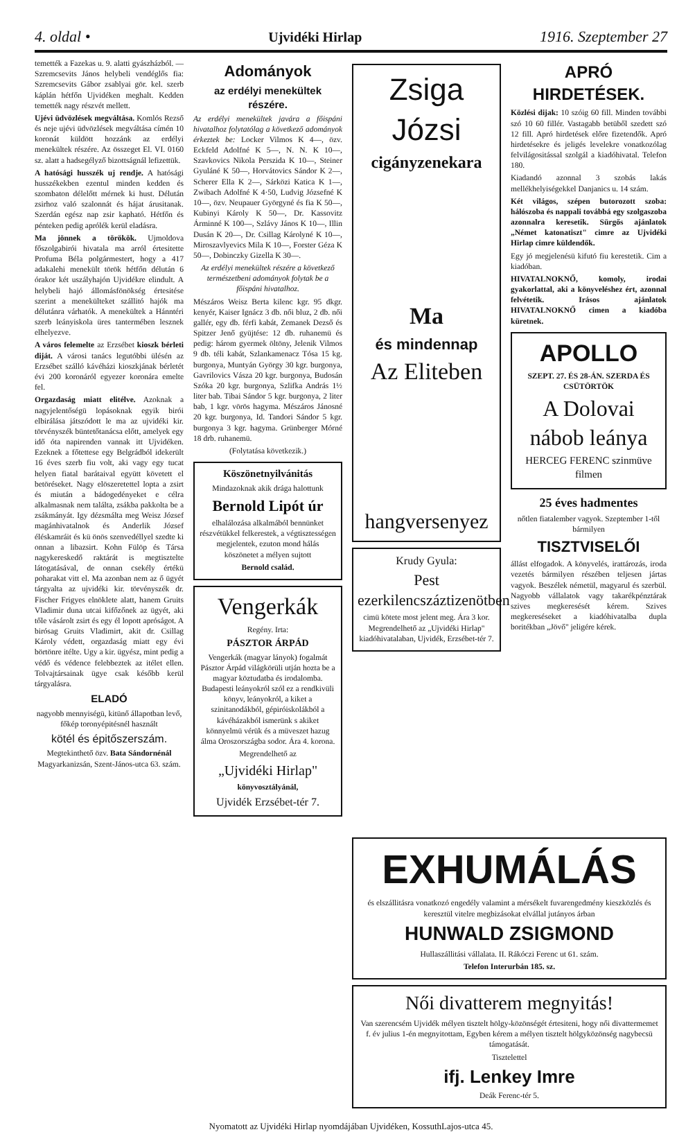4. oldal • Ujvidéki Hirlap 1916. Szeptember 27
temették a Fazekas u. 9. alatti gyászházból. — Szremcsevits János helybeli vendéglős fia: Szremcsevits Gábor zsablyai gör. kel. szerb káplán hétfőn Ujvidéken meghalt. Kedden temették nagy részvét mellett.
Ujévi üdvözlések megváltása. Komlós Rezső és neje ujévi üdvözlések megváltása címén 10 koronát küldött hozzánk az erdélyi menekültek részére. Az összeget El. VI. 0160 sz. alatt a hadsegélyző bizottságnál lefizettük.
A hatósági husszék uj rendje. A hatósági husszékekben ezentul minden kedden és szombaton délelőtt mérnek ki hust. Délután zsirhoz való szalonnát és hájat árusitanak. Szerdán egész nap zsir kapható. Hétfőn és pénteken pedig aprólék kerül eladásra.
Ma jönnek a törökök. Ujmoldova főszolgabirói hivatala ma arról értesitette Profuma Béla polgármestert, hogy a 417 adakalehi menekült török hétfőn délután 6 órakor két uszályhajón Ujvidékre elindult. A helybeli hajó állomásfönökség értesitése szerint a menekülteket szállitó hajók ma délutánra várhatók. A menekültek a Hánntéri szerb leányiskola üres tantermében lesznek elhelyezve.
A város felemelte az Erzsébet kioszk bérleti diját. A városi tanács legutóbbi ülésén az Erzsébet szálló kávéházi kioszkjának bérletét évi 200 koronáról egyezer koronára emelte fel.
Orgazdaság miatt elitélve. Azoknak a nagyjelentőségü lopásoknak egyik birói elbirálása játszódott le ma az ujvidéki kir. törvényszék büntetőtanácsa előtt, amelyek egy idő óta napirenden vannak itt Ujvidéken. Ezeknek a főtettese egy Belgrádból idekerült 16 éves szerb fiu volt, aki vagy egy tucat helyen fiatal barátaival együtt követett el betöréseket. Nagy elöszeretettel lopta a zsirt és miután a bádogedényeket e célra alkalmasnak nem találta, zsákba pakkolta be a zsákmányát. Igy dézsmálta meg Weisz József magánhivatalnok és Anderlik József éléskamráit és kü önös szenvedéllyel szedte ki onnan a libazsirt. Kohn Fülöp és Társa nagykereskedő raktárát is megtisztelte látogatásával, de onnan csekély értékü poharakat vitt el. Ma azonban nem az ő ügyét tárgyalta az ujvidéki kir. törvényszék dr. Fischer Frigyes elnöklete alatt, hanem Gruits Vladimir duna utcai kifőzőnek az ügyét, aki tőle vásárolt zsirt és egy él lopott apróságot. A birósag Gruits Vladimirt, akit dr. Csillag Károly védett, orgazdaság miatt egy évi börtönre itélte. Ugy a kir. ügyész, mint pedig a védő és védence felebbeztek az itélet ellen. Tolvajtársainak ügye csak később kerül tárgyalásra.
ELADÓ
nagyobb mennyiségü, kitünő állapotban levő, főkép toronyépitésnél használt
kötél és épitőszerszám.
Megtekinthető özv. Bata Sándornénál Magyarkanizsán, Szent-János-utca 63. szám.
Adományok
az erdélyi menekültek részére.
Az erdélyi menekültek javára a főispáni hivatalhoz folytatólag a következő adományok érkeztek be: Locker Vilmos K 4—, özv. Eckfeld Adolfné K 5—, N. N. K 10—, Szavkovics Nikola Perszida K 10—, Steiner Gyuláné K 50—, Horvátovics Sándor K 2—, Scherer Ella K 2—, Sárközi Katica K 1—, Zwibach Adolfné K 4·50, Ludvig Józsefné K 10—, özv. Neupauer Györgyné és fia K 50—, Kubinyi Károly K 50—, Dr. Kassovitz Árminné K 100—, Szlávy János K 10—, Illin Dusán K 20—, Dr. Csillag Károlyné K 10—, Miroszavlyevics Mila K 10—, Forster Géza K 50—, Dobinczky Gizella K 30—.
Az erdélyi menekültek részére a következő természetbeni adományok folytak be a főispáni hivatalhoz.
Mészáros Weisz Berta kilenc kgr. 95 dkgr. kenyér, Kaiser Ignácz 3 db. női bluz, 2 db. női gallér, egy db. férfi kabát, Zemanek Dezső és Spitzer Jenő gyüjtése: 12 db. ruhanemü és pedig: három gyermek öltöny, Jelenik Vilmos 9 db. téli kabát, Szlankamenacz Tósa 15 kg. burgonya, Muntyán György 30 kgr. burgonya, Gavrilovics Vásza 20 kgr. burgonya, Budosán Szóka 20 kgr. burgonya, Szlifka András 1½ liter bab. Tibai Sándor 5 kgr. burgonya, 2 liter bab, 1 kgr. vörös hagyma. Mészáros Jánosné 20 kgr. burgonya, Id. Tandori Sándor 5 kgr. burgonya 3 kgr. hagyma. Grünberger Mórné 18 drb. ruhanemü.
(Folytatása következik.)
Köszönetnyilvánitás
Mindazoknak akik drága halottunk
Bernold Lipót úr
elhalálozása alkalmából bennünket részvétükkel felkerestek, a végtisztességen megjelentek, ezuton mond hálás köszönetet a mélyen sujtott
Bernold család.
Vengerkák
Regény. Irta:
PÁSZTOR ÁRPÁD
Vengerkák (magyar lányok) fogalmát Pásztor Árpád világkörüli utján hozta be a magyar köztudatba és irodalomba. Budapesti leányokról szól ez a rendkivüli könyv, leányokról, a kiket a szinitanodákból, gépiróiskolákból a kávéházakból ismerünk s akiket könnyelmü vérük és a müveszet hazug álma Oroszországba sodor. Ára 4. korona.
Megrendelhető az
„Ujvidéki Hirlap"
könyvosztályánál,
Ujvidék Erzsébet-tér 7.
Zsiga Józsi
cigányzenekara
Ma
és mindennap
Az Eliteben
hangversenyez
Krudy Gyula:
Pest ezerkilencszáztizenötben
cimü kötete most jelent meg. Ára 3 kor. Megrendelhető az „Ujvidéki Hirlap" kiadóhivatalaban, Ujvidék, Erzsébet-tér 7.
APRÓ HIRDETÉSEK.
Közlési dijak: 10 szóig 60 fill. Minden további szó 10 60 fillér. Vastagabb betüből szedett szó 12 fill. Apró hirdetések előre fizetendők. Apró hirdetésekre és jeligés levelekre vonatkozólag felvilágositással szolgál a kiadóhivatal. Telefon 180.
Kiadandó azonnal 3 szobás lakás mellékhelyiségekkel Danjanics u. 14 szám.
Két világos, szépen butorozott szoba: hálószoba és nappali továbbá egy szolgaszoba azonnalra keresetik. Sürgős ajánlatok „Német katonatiszt" cimre az Ujvidéki Hirlap cimre küldendők.
Egy jó megjelenésü kifutó fiu kerestetik. Cim a kiadóban.
HIVATALNOKNŐ, komoly, irodai gyakorlattal, aki a könyveléshez ért, azonnal felvétetik. Irásos ajánlatok HIVATALNOKNŐ cimen a kiadóba küretnek.
APOLLO
SZEPT. 27. ÉS 28-ÁN. SZERDA ÉS CSÜTÖRTÖK
A Dolovai nábob leánya
HERCEG FERENC szinmüve filmen
25 éves hadmentes
nőtlen fiatalember vagyok. Szeptember 1-től bármilyen
TISZTVISELŐI
állást elfogadok. A könyvelés, irattározás, iroda vezetés bármilyen részében teljesen jártas vagyok. Beszélek németül, magyarul és szerbül. Nagyobb vállalatok vagy takarékpénztárak szives megkeresését kérem. Szives megkereséseket a kiadóhivatalba dupla boritékban „Jövő" jeligére kérek.
EXHUMÁLÁS
és elszállitásra vonatkozó engedély valamint a mérsékelt fuvarengedmény kieszközlés és keresztül vitelre megbizásokat elvállal jutányos árban
HUNWALD ZSIGMOND
Hullaszállitási vállalata. II. Rákóczi Ferenc ut 61. szám.
Telefon Interurbán 185. sz.
Női divatterem megnyitás!
Van szerencsém Ujvidék mélyen tisztelt hölgy-közönségét értesiteni, hogy női divattermemet f. év julius 1-én megnyitottam, Egyben kérem a mélyen tisztelt hölgyközönség nagybecsü támogatását.
Tisztelettel
ifj. Lenkey Imre
Deák Ferenc-tér 5.
Nyomatott az Ujvidéki Hirlap nyomdájában Ujvidéken, KossuthLajos-utca 45.